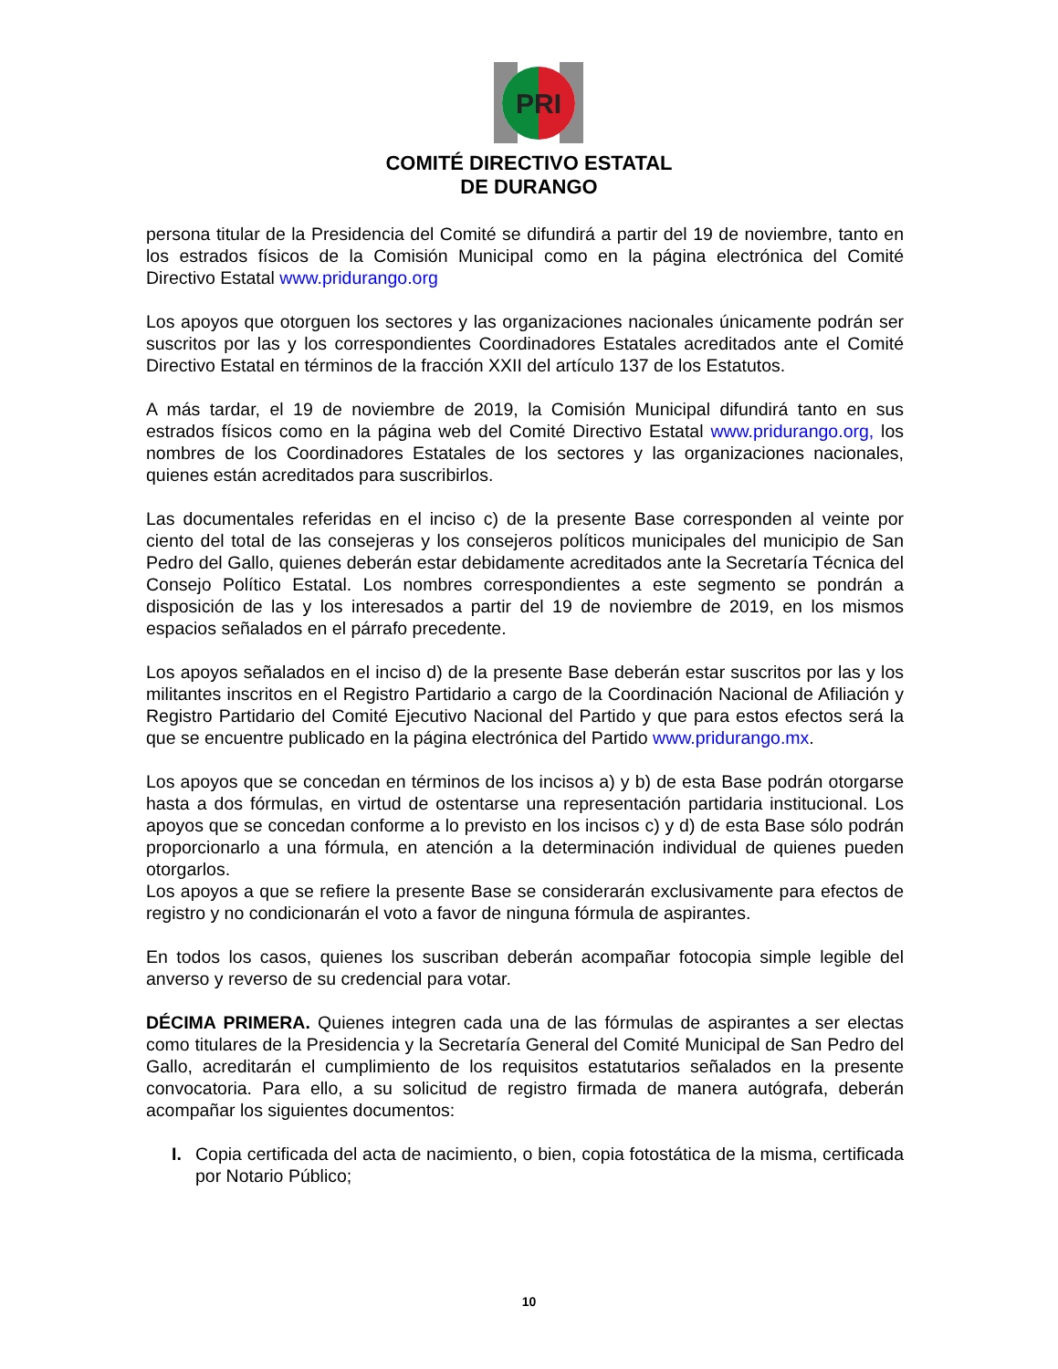PRI
COMITÉ DIRECTIVO ESTATAL
DE DURANGO
persona titular de la Presidencia del Comité se difundirá a partir del 19 de noviembre, tanto en los estrados físicos de la Comisión Municipal como en la página electrónica del Comité Directivo Estatal www.pridurango.org
Los apoyos que otorguen los sectores y las organizaciones nacionales únicamente podrán ser suscritos por las y los correspondientes Coordinadores Estatales acreditados ante el Comité Directivo Estatal en términos de la fracción XXII del artículo 137 de los Estatutos.
A más tardar, el 19 de noviembre de 2019, la Comisión Municipal difundirá tanto en sus estrados físicos como en la página web del Comité Directivo Estatal www.pridurango.org, los nombres de los Coordinadores Estatales de los sectores y las organizaciones nacionales, quienes están acreditados para suscribirlos.
Las documentales referidas en el inciso c) de la presente Base corresponden al veinte por ciento del total de las consejeras y los consejeros políticos municipales del municipio de San Pedro del Gallo, quienes deberán estar debidamente acreditados ante la Secretaría Técnica del Consejo Político Estatal. Los nombres correspondientes a este segmento se pondrán a disposición de las y los interesados a partir del 19 de noviembre de 2019, en los mismos espacios señalados en el párrafo precedente.
Los apoyos señalados en el inciso d) de la presente Base deberán estar suscritos por las y los militantes inscritos en el Registro Partidario a cargo de la Coordinación Nacional de Afiliación y Registro Partidario del Comité Ejecutivo Nacional del Partido y que para estos efectos será la que se encuentre publicado en la página electrónica del Partido www.pridurango.mx.
Los apoyos que se concedan en términos de los incisos a) y b) de esta Base podrán otorgarse hasta a dos fórmulas, en virtud de ostentarse una representación partidaria institucional. Los apoyos que se concedan conforme a lo previsto en los incisos c) y d) de esta Base sólo podrán proporcionarlo a una fórmula, en atención a la determinación individual de quienes pueden otorgarlos.
Los apoyos a que se refiere la presente Base se considerarán exclusivamente para efectos de registro y no condicionarán el voto a favor de ninguna fórmula de aspirantes.
En todos los casos, quienes los suscriban deberán acompañar fotocopia simple legible del anverso y reverso de su credencial para votar.
DÉCIMA PRIMERA. Quienes integren cada una de las fórmulas de aspirantes a ser electas como titulares de la Presidencia y la Secretaría General del Comité Municipal de San Pedro del Gallo, acreditarán el cumplimiento de los requisitos estatutarios señalados en la presente convocatoria. Para ello, a su solicitud de registro firmada de manera autógrafa, deberán acompañar los siguientes documentos:
I. Copia certificada del acta de nacimiento, o bien, copia fotostática de la misma, certificada por Notario Público;
10